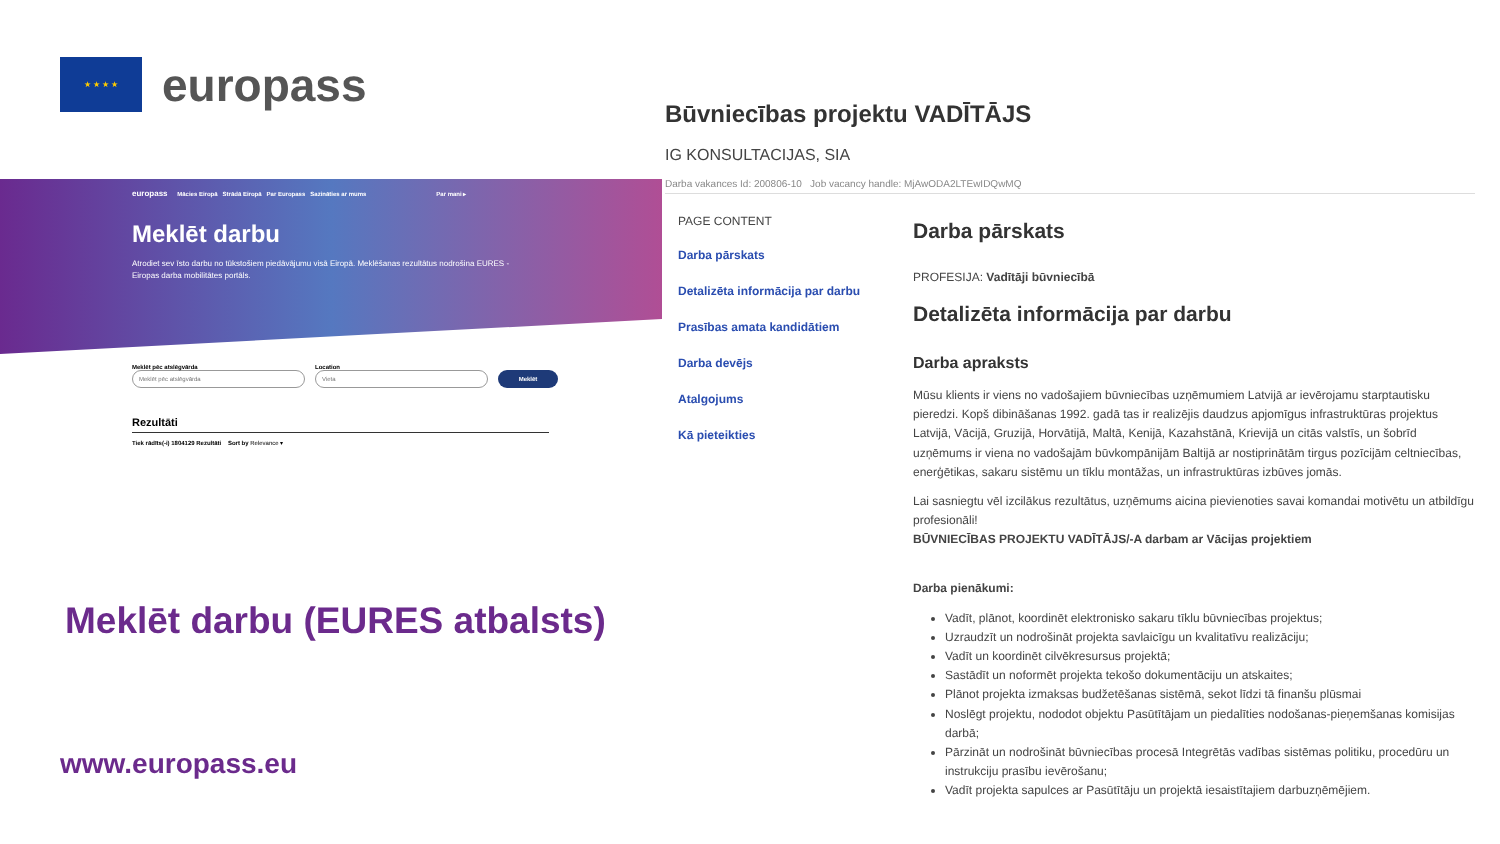★ ★ ★ ★
europass
europass Mācies Eiropā Strādā Eiropā Par Europass Sazināties ar mums Par mani ▸
Meklēt darbu
Atrodiet sev īsto darbu no tūkstošiem piedāvājumu visā Eiropā. Meklēšanas rezultātus nodrošina EURES - Eiropas darba mobilitātes portāls.
Meklēt pēc atslēgvārda
Meklēt pēc atslēgvārda
Location
Vieta
Meklēt
Rezultāti
Tiek rādīts(-i) 1804129 Rezultāti Sort by Relevance ▾
Meklēt darbu (EURES atbalsts)
www.europass.eu
Būvniecības projektu VADĪTĀJS
IG KONSULTACIJAS, SIA
Darba vakances Id: 200806-10 Job vacancy handle: MjAwODA2LTEwIDQwMQ
PAGE CONTENT
Darba pārskats
Detalizēta informācija par darbu
Prasības amata kandidātiem
Darba devējs
Atalgojums
Kā pieteikties
Darba pārskats
PROFESIJA: Vadītāji būvniecībā
Detalizēta informācija par darbu
Darba apraksts
Mūsu klients ir viens no vadošajiem būvniecības uzņēmumiem Latvijā ar ievērojamu starptautisku pieredzi. Kopš dibināšanas 1992. gadā tas ir realizējis daudzus apjomīgus infrastruktūras projektus Latvijā, Vācijā, Gruzijā, Horvātijā, Maltā, Kenijā, Kazahstānā, Krievijā un citās valstīs, un šobrīd uzņēmums ir viena no vadošajām būvkompānijām Baltijā ar nostiprinātām tirgus pozīcijām celtniecības, enerģētikas, sakaru sistēmu un tīklu montāžas, un infrastruktūras izbūves jomās.
Lai sasniegtu vēl izcilākus rezultātus, uzņēmums aicina pievienoties savai komandai motivētu un atbildīgu profesionāli!
BŪVNIECĪBAS PROJEKTU VADĪTĀJS/-A darbam ar Vācijas projektiem
Darba pienākumi:
Vadīt, plānot, koordinēt elektronisko sakaru tīklu būvniecības projektus;
Uzraudzīt un nodrošināt projekta savlaicīgu un kvalitatīvu realizāciju;
Vadīt un koordinēt cilvēkresursus projektā;
Sastādīt un noformēt projekta tekošo dokumentāciju un atskaites;
Plānot projekta izmaksas budžetēšanas sistēmā, sekot līdzi tā finanšu plūsmai
Noslēgt projektu, nododot objektu Pasūtītājam un piedalīties nodošanas-pieņemšanas komisijas darbā;
Pārzināt un nodrošināt būvniecības procesā Integrētās vadības sistēmas politiku, procedūru un instrukciju prasību ievērošanu;
Vadīt projekta sapulces ar Pasūtītāju un projektā iesaistītajiem darbuzņēmējiem.